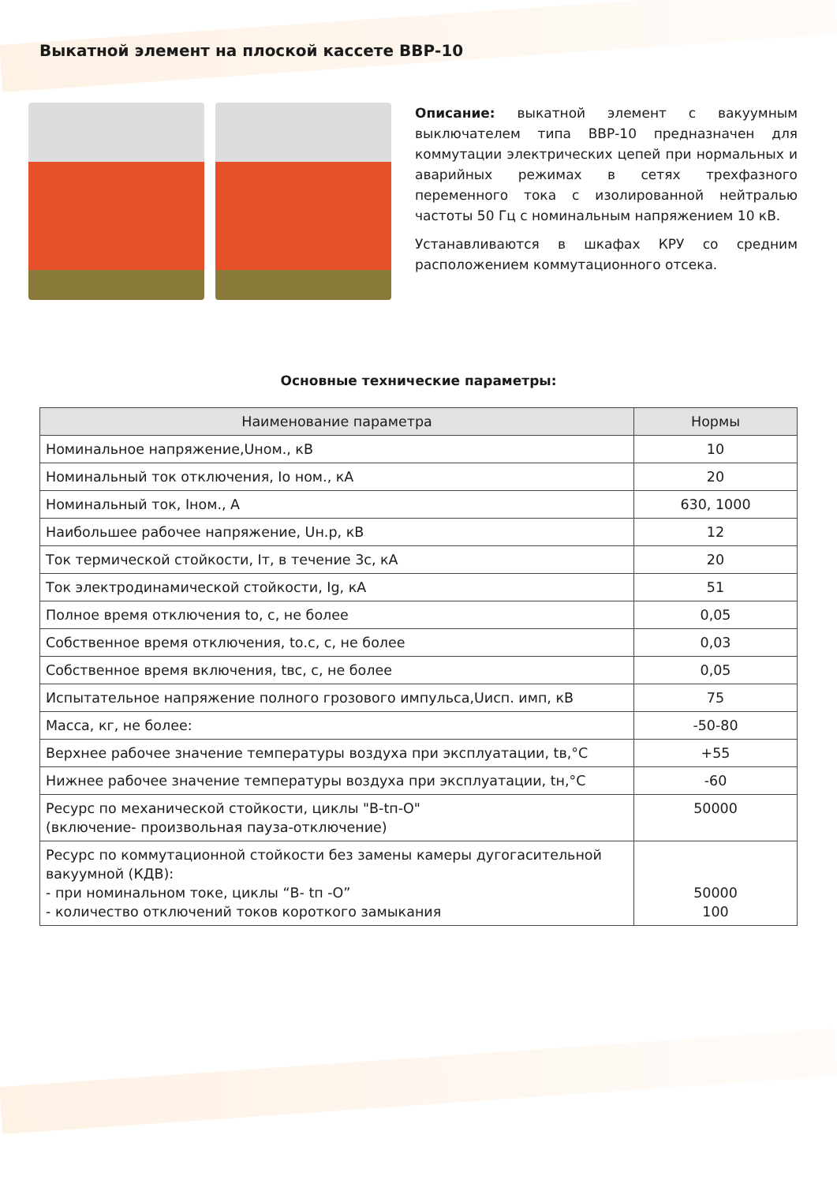Выкатной элемент на плоской кассете ВВР-10
Описание: выкатной элемент с вакуумным выключателем типа ВВР-10 предназначен для коммутации электрических цепей при нормальных и аварийных режимах в сетях трехфазного переменного тока с изолированной нейтралью частоты 50 Гц с номинальным напряжением 10 кВ.
Устанавливаются в шкафах КРУ со средним расположением коммутационного отсека.
Основные технические параметры:
| Наименование параметра | Нормы |
| --- | --- |
| Номинальное напряжение,Uном., кВ | 10 |
| Номинальный ток отключения, Iо ном., кА | 20 |
| Номинальный ток, Iном., А | 630, 1000 |
| Наибольшее рабочее напряжение, Uн.р, кВ | 12 |
| Ток термической стойкости, Iт, в течение 3с, кА | 20 |
| Ток электродинамической стойкости, Ig, кА | 51 |
| Полное время отключения tо, с, не более | 0,05 |
| Собственное время отключения, tо.с, с, не более | 0,03 |
| Собственное время включения, tвс, с, не более | 0,05 |
| Испытательное напряжение полного грозового импульса,Uисп. имп, кВ | 75 |
| Масса, кг, не более: | -50-80 |
| Верхнее рабочее значение температуры воздуха при эксплуатации, tв,°С | +55 |
| Нижнее рабочее значение температуры воздуха при эксплуатации, tн,°С | -60 |
| Ресурс по механической стойкости, циклы "В-tп-О" (включение- произвольная пауза-отключение) | 50000 |
| Ресурс по коммутационной стойкости без замены камеры дугогасительной вакуумной (КДВ): - при номинальном токе, циклы “В- tп -О” - количество отключений токов короткого замыкания | 50000 100 |